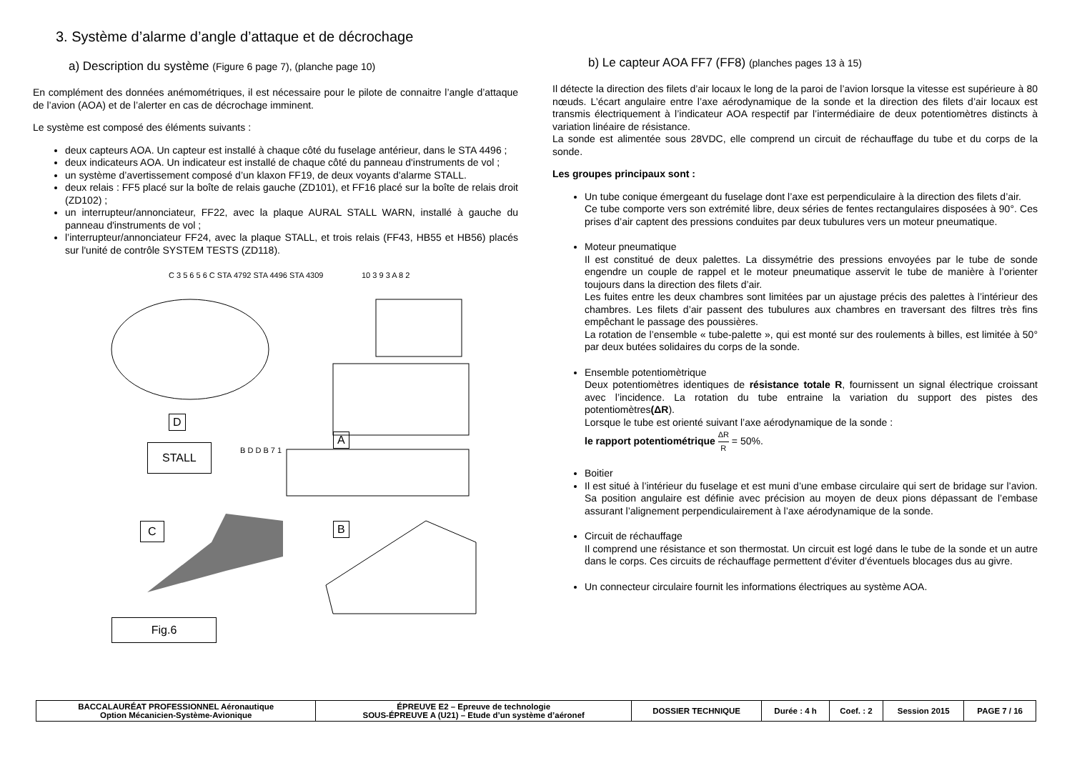3. Système d’alarme d’angle d’attaque et de décrochage
a) Description du système (Figure 6 page 7), (planche page 10)
En complément des données anémométriques, il est nécessaire pour le pilote de connaitre l’angle d’attaque de l’avion (AOA) et de l’alerter en cas de décrochage imminent.
Le système est composé des éléments suivants :
deux capteurs AOA. Un capteur est installé à chaque côté du fuselage antérieur, dans le STA 4496 ;
deux indicateurs AOA. Un indicateur est installé de chaque côté du panneau d'instruments de vol ;
un système d’avertissement composé d’un klaxon FF19, de deux voyants d'alarme STALL.
deux relais : FF5 placé sur la boîte de relais gauche (ZD101), et FF16 placé sur la boîte de relais droit (ZD102) ;
un interrupteur/annonciateur, FF22, avec la plaque AURAL STALL WARN, installé à gauche du panneau d'instruments de vol ;
l’interrupteur/annonciateur FF24, avec la plaque STALL, et trois relais (FF43, HB55 et HB56) placés sur l'unité de contrôle SYSTEM TESTS (ZD118).
C 3 5 6 5 6 C STA 4792 STA 4496 STA 4309
10 3 9 3 A 8 2
D
STALL
A
B D D B 7 1
C B
Fig.6
b) Le capteur AOA FF7 (FF8) (planches pages 13 à 15)
Il détecte la direction des filets d’air locaux le long de la paroi de l’avion lorsque la vitesse est supérieure à 80 nœuds. L’écart angulaire entre l’axe aérodynamique de la sonde et la direction des filets d’air locaux est transmis électriquement à l’indicateur AOA respectif par l’intermédiaire de deux potentiomètres distincts à variation linéaire de résistance.
La sonde est alimentée sous 28VDC, elle comprend un circuit de réchauffage du tube et du corps de la sonde.
Les groupes principaux sont :
Un tube conique émergeant du fuselage dont l’axe est perpendiculaire à la direction des filets d’air.
Ce tube comporte vers son extrémité libre, deux séries de fentes rectangulaires disposées à 90°. Ces prises d’air captent des pressions conduites par deux tubulures vers un moteur pneumatique.
Moteur pneumatique
Il est constitué de deux palettes. La dissymétrie des pressions envoyées par le tube de sonde engendre un couple de rappel et le moteur pneumatique asservit le tube de manière à l’orienter toujours dans la direction des filets d’air.
Les fuites entre les deux chambres sont limitées par un ajustage précis des palettes à l’intérieur des chambres. Les filets d’air passent des tubulures aux chambres en traversant des filtres très fins empêchant le passage des poussières.
La rotation de l’ensemble « tube-palette », qui est monté sur des roulements à billes, est limitée à 50° par deux butées solidaires du corps de la sonde.
Ensemble potentiomètrique
Deux potentiomètres identiques de résistance totale R, fournissent un signal électrique croissant avec l’incidence. La rotation du tube entraine la variation du support des pistes des potentiomètres(ΔR).
Lorsque le tube est orienté suivant l’axe aérodynamique de la sonde :
le rapport potentiométrique ΔR R = 50%.
Boitier
Il est situé à l’intérieur du fuselage et est muni d’une embase circulaire qui sert de bridage sur l’avion. Sa position angulaire est définie avec précision au moyen de deux pions dépassant de l’embase assurant l’alignement perpendiculairement à l’axe aérodynamique de la sonde.
Circuit de réchauffage
Il comprend une résistance et son thermostat. Un circuit est logé dans le tube de la sonde et un autre dans le corps. Ces circuits de réchauffage permettent d’éviter d’éventuels blocages dus au givre.
Un connecteur circulaire fournit les informations électriques au système AOA.
| BACCALAURÉAT PROFESSIONNEL Aéronautique Option Mécanicien-Système-Avionique | ÉPREUVE E2 – Epreuve de technologie SOUS-ÉPREUVE A (U21) – Etude d’un système d’aéronef | DOSSIER TECHNIQUE | Durée : 4 h | Coef. : 2 | Session 2015 | PAGE 7 / 16 |